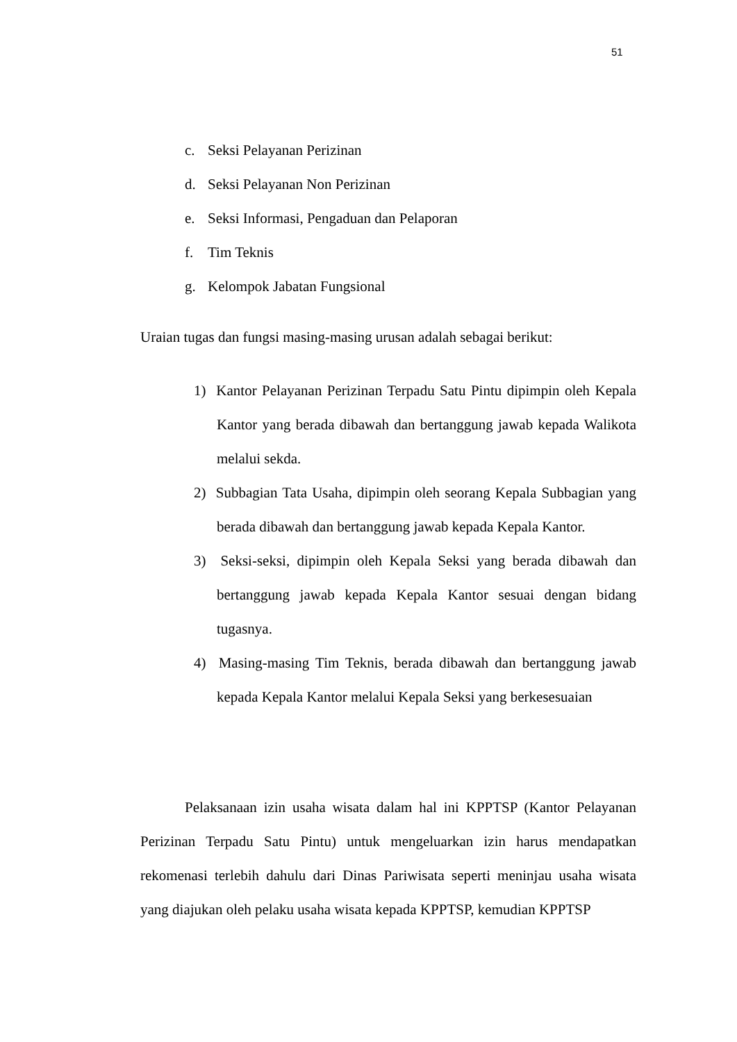51
c. Seksi Pelayanan Perizinan
d. Seksi Pelayanan Non Perizinan
e. Seksi Informasi, Pengaduan dan Pelaporan
f. Tim Teknis
g. Kelompok Jabatan Fungsional
Uraian tugas dan fungsi masing-masing urusan adalah sebagai berikut:
1) Kantor Pelayanan Perizinan Terpadu Satu Pintu dipimpin oleh Kepala Kantor yang berada dibawah dan bertanggung jawab kepada Walikota melalui sekda.
2) Subbagian Tata Usaha, dipimpin oleh seorang Kepala Subbagian yang berada dibawah dan bertanggung jawab kepada Kepala Kantor.
3) Seksi-seksi, dipimpin oleh Kepala Seksi yang berada dibawah dan bertanggung jawab kepada Kepala Kantor sesuai dengan bidang tugasnya.
4) Masing-masing Tim Teknis, berada dibawah dan bertanggung jawab kepada Kepala Kantor melalui Kepala Seksi yang berkesesuaian
Pelaksanaan izin usaha wisata dalam hal ini KPPTSP (Kantor Pelayanan Perizinan Terpadu Satu Pintu) untuk mengeluarkan izin harus mendapatkan rekomenasi terlebih dahulu dari Dinas Pariwisata seperti meninjau usaha wisata yang diajukan oleh pelaku usaha wisata kepada KPPTSP, kemudian KPPTSP